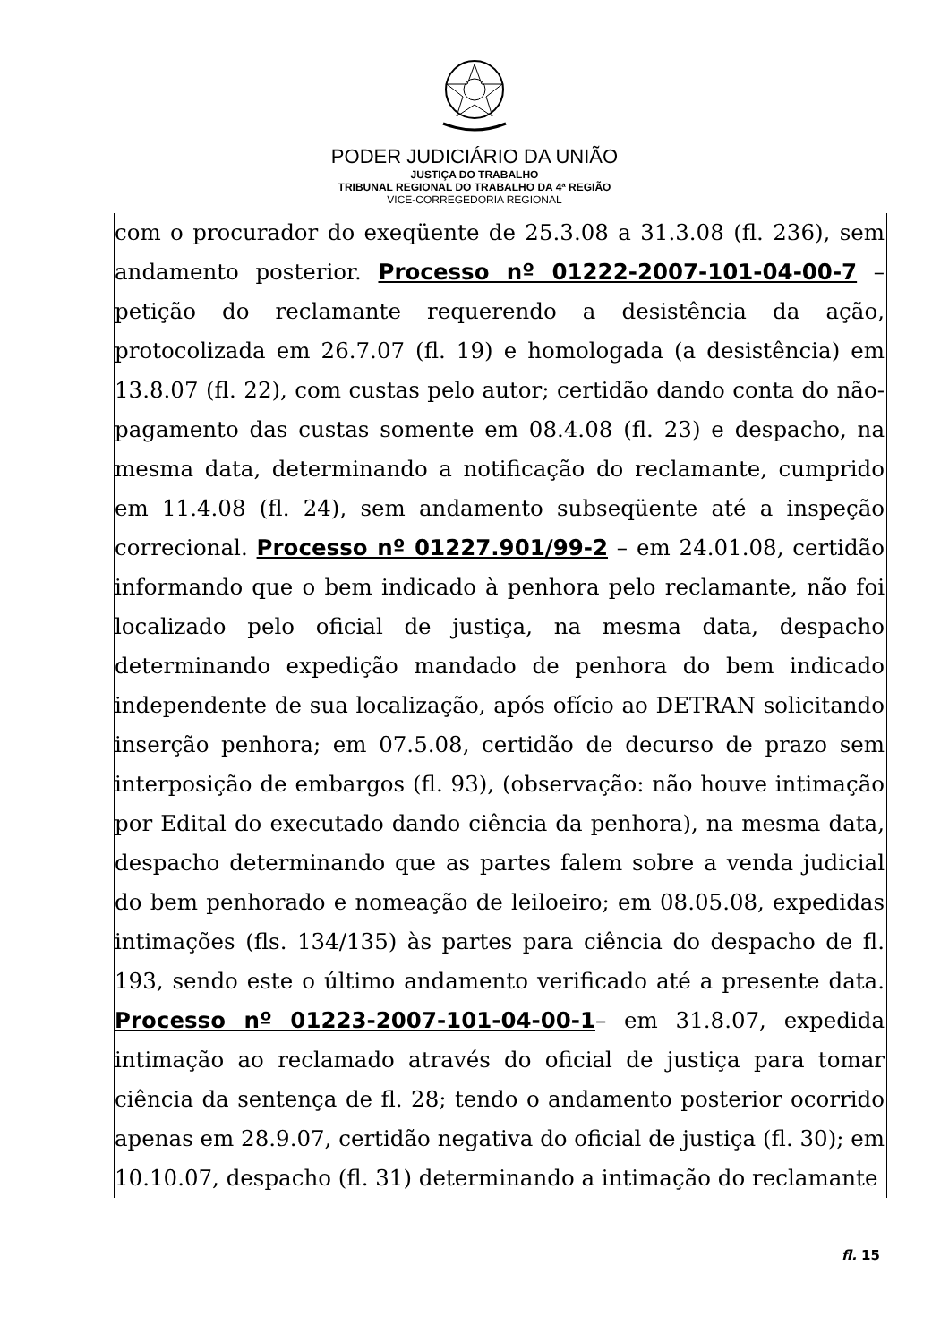PODER JUDICIÁRIO DA UNIÃO
JUSTIÇA DO TRABALHO
TRIBUNAL REGIONAL DO TRABALHO DA 4ª REGIÃO
VICE-CORREGEDORIA REGIONAL
com o procurador do exeqüente de 25.3.08 a 31.3.08 (fl. 236), sem andamento posterior. Processo nº 01222-2007-101-04-00-7 – petição do reclamante requerendo a desistência da ação, protocolizada em 26.7.07 (fl. 19) e homologada (a desistência) em 13.8.07 (fl. 22), com custas pelo autor; certidão dando conta do não-pagamento das custas somente em 08.4.08 (fl. 23) e despacho, na mesma data, determinando a notificação do reclamante, cumprido em 11.4.08 (fl. 24), sem andamento subseqüente até a inspeção correcional. Processo nº 01227.901/99-2 – em 24.01.08, certidão informando que o bem indicado à penhora pelo reclamante, não foi localizado pelo oficial de justiça, na mesma data, despacho determinando expedição mandado de penhora do bem indicado independente de sua localização, após ofício ao DETRAN solicitando inserção penhora; em 07.5.08, certidão de decurso de prazo sem interposição de embargos (fl. 93), (observação: não houve intimação por Edital do executado dando ciência da penhora), na mesma data, despacho determinando que as partes falem sobre a venda judicial do bem penhorado e nomeação de leiloeiro; em 08.05.08, expedidas intimações (fls. 134/135) às partes para ciência do despacho de fl. 193, sendo este o último andamento verificado até a presente data. Processo nº 01223-2007-101-04-00-1– em 31.8.07, expedida intimação ao reclamado através do oficial de justiça para tomar ciência da sentença de fl. 28; tendo o andamento posterior ocorrido apenas em 28.9.07, certidão negativa do oficial de justiça (fl. 30); em 10.10.07, despacho (fl. 31) determinando a intimação do reclamante
fl. 15